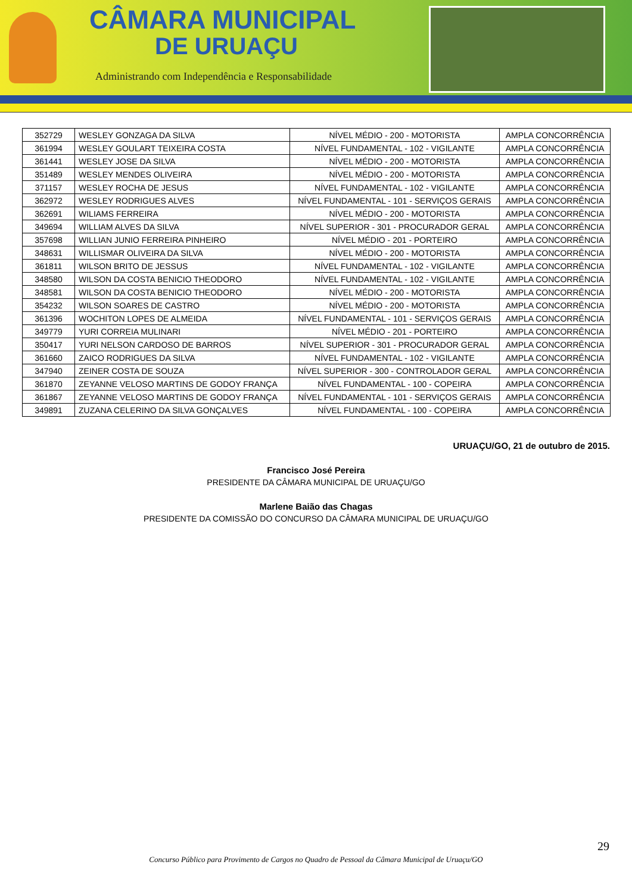CÂMARA MUNICIPAL
DE URUAÇU
Administrando com Independência e Responsabilidade
| 352729 | WESLEY GONZAGA DA SILVA | NÍVEL MÉDIO - 200 - MOTORISTA | AMPLA CONCORRÊNCIA |
| 361994 | WESLEY GOULART TEIXEIRA COSTA | NÍVEL FUNDAMENTAL - 102 - VIGILANTE | AMPLA CONCORRÊNCIA |
| 361441 | WESLEY JOSE DA SILVA | NÍVEL MÉDIO - 200 - MOTORISTA | AMPLA CONCORRÊNCIA |
| 351489 | WESLEY MENDES OLIVEIRA | NÍVEL MÉDIO - 200 - MOTORISTA | AMPLA CONCORRÊNCIA |
| 371157 | WESLEY ROCHA DE JESUS | NÍVEL FUNDAMENTAL - 102 - VIGILANTE | AMPLA CONCORRÊNCIA |
| 362972 | WESLEY RODRIGUES ALVES | NÍVEL FUNDAMENTAL - 101 - SERVIÇOS GERAIS | AMPLA CONCORRÊNCIA |
| 362691 | WILIAMS FERREIRA | NÍVEL MÉDIO - 200 - MOTORISTA | AMPLA CONCORRÊNCIA |
| 349694 | WILLIAM ALVES DA SILVA | NÍVEL SUPERIOR - 301 - PROCURADOR GERAL | AMPLA CONCORRÊNCIA |
| 357698 | WILLIAN JUNIO FERREIRA PINHEIRO | NÍVEL MÉDIO - 201 - PORTEIRO | AMPLA CONCORRÊNCIA |
| 348631 | WILLISMAR OLIVEIRA DA SILVA | NÍVEL MÉDIO - 200 - MOTORISTA | AMPLA CONCORRÊNCIA |
| 361811 | WILSON BRITO DE JESSUS | NÍVEL FUNDAMENTAL - 102 - VIGILANTE | AMPLA CONCORRÊNCIA |
| 348580 | WILSON DA COSTA BENICIO THEODORO | NÍVEL FUNDAMENTAL - 102 - VIGILANTE | AMPLA CONCORRÊNCIA |
| 348581 | WILSON DA COSTA BENICIO THEODORO | NÍVEL MÉDIO - 200 - MOTORISTA | AMPLA CONCORRÊNCIA |
| 354232 | WILSON SOARES DE CASTRO | NÍVEL MÉDIO - 200 - MOTORISTA | AMPLA CONCORRÊNCIA |
| 361396 | WOCHITON LOPES DE ALMEIDA | NÍVEL FUNDAMENTAL - 101 - SERVIÇOS GERAIS | AMPLA CONCORRÊNCIA |
| 349779 | YURI CORREIA MULINARI | NÍVEL MÉDIO - 201 - PORTEIRO | AMPLA CONCORRÊNCIA |
| 350417 | YURI NELSON CARDOSO DE BARROS | NÍVEL SUPERIOR - 301 - PROCURADOR GERAL | AMPLA CONCORRÊNCIA |
| 361660 | ZAICO RODRIGUES DA SILVA | NÍVEL FUNDAMENTAL - 102 - VIGILANTE | AMPLA CONCORRÊNCIA |
| 347940 | ZEINER COSTA DE SOUZA | NÍVEL SUPERIOR - 300 - CONTROLADOR GERAL | AMPLA CONCORRÊNCIA |
| 361870 | ZEYANNE VELOSO MARTINS DE GODOY FRANÇA | NÍVEL FUNDAMENTAL - 100 - COPEIRA | AMPLA CONCORRÊNCIA |
| 361867 | ZEYANNE VELOSO MARTINS DE GODOY FRANÇA | NÍVEL FUNDAMENTAL - 101 - SERVIÇOS GERAIS | AMPLA CONCORRÊNCIA |
| 349891 | ZUZANA CELERINO DA SILVA GONÇALVES | NÍVEL FUNDAMENTAL - 100 - COPEIRA | AMPLA CONCORRÊNCIA |
URUAÇU/GO, 21 de outubro de 2015.
Francisco José Pereira
PRESIDENTE DA CÂMARA MUNICIPAL DE URUAÇU/GO
Marlene Baião das Chagas
PRESIDENTE DA COMISSÃO DO CONCURSO DA CÂMARA MUNICIPAL DE URUAÇU/GO
29
Concurso Público para Provimento de Cargos no Quadro de Pessoal da Câmara Municipal de Uruaçu/GO